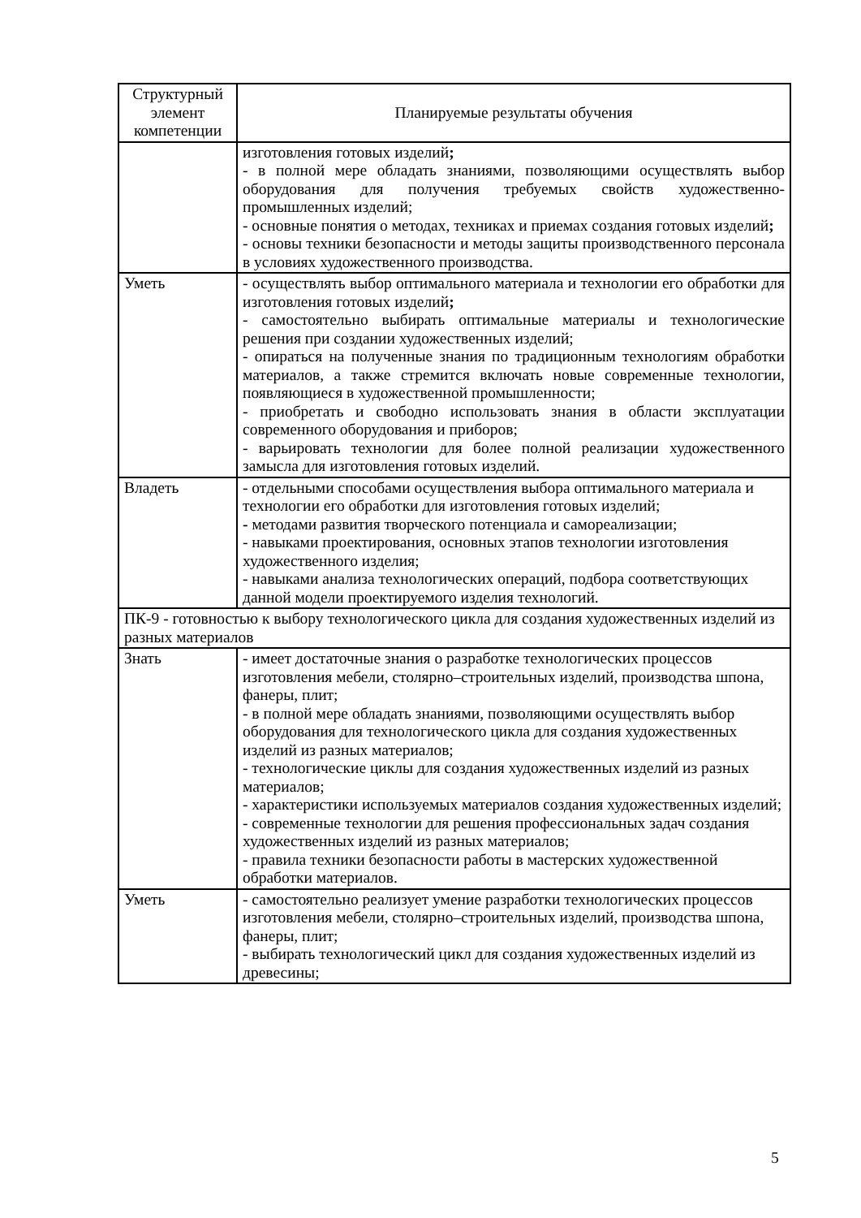| Структурный элемент компетенции | Планируемые результаты обучения |
| --- | --- |
| | изготовления готовых изделий ; - в полной мере обладать знаниями, позволяющими осуществлять выбор оборудования для получения требуемых свойств художественно-промышленных изделий; - основные понятия о методах, техниках и приемах создания готовых изделий ; - основы техники безопасности и методы защиты производственного персонала в условиях художественного производства. |
| Уметь | - осуществлять выбор оптимального материала и технологии его обработки для изготовления готовых изделий ; - самостоятельно выбирать оптимальные материалы и технологические решения при создании художественных изделий; - опираться на полученные знания по традиционным технологиям обработки материалов, а также стремится включать новые современные технологии, появляющиеся в художественной промышленности; - приобретать и свободно использовать знания в области эксплуатации современного оборудования и приборов; - варьировать технологии для более полной реализации художественного замысла для изготовления готовых изделий. |
| Владеть | - отдельными способами осуществления выбора оптимального материала и технологии его обработки для изготовления готовых изделий; - методами развития творческого потенциала и самореализации; - навыками проектирования, основных этапов технологии изготовления художественного изделия; - навыками анализа технологических операций, подбора соответствующих данной модели проектируемого изделия технологий. |
| ПК-9 - готовностью к выбору технологического цикла для создания художественных изделий из разных материалов | |
| Знать | - имеет достаточные знания о разработке технологических процессов изготовления мебели, столярно–строительных изделий, производства шпона, фанеры, плит; - в полной мере обладать знаниями, позволяющими осуществлять выбор оборудования для технологического цикла для создания художественных изделий из разных материалов; - технологические циклы для создания художественных изделий из разных материалов; - характеристики используемых материалов создания художественных изделий; - современные технологии для решения профессиональных задач создания художественных изделий из разных материалов; - правила техники безопасности работы в мастерских художественной обработки материалов. |
| Уметь | - самостоятельно реализует умение разработки технологических процессов изготовления мебели, столярно–строительных изделий, производства шпона, фанеры, плит; - выбирать технологический цикл для создания художественных изделий из древесины; |
5